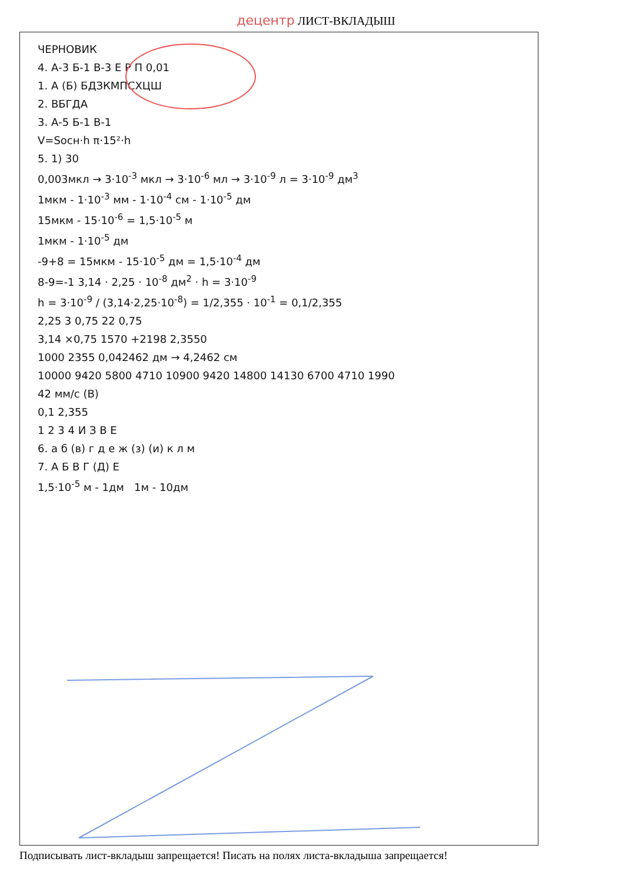децентр ЛИСТ-ВКЛАДЫШ
ЧЕРНОВИК
4. А-3 Б-1 В-3 Е Р П 0,01
1. А (Б) БДЗКМПСХЦШ
2. ВБГДА
3. А-5 Б-1 В-1
V=Sосн·h π·15²·h
5. 1) 30
0,003мкл → 3·10<sup>-3</sup> мкл → 3·10<sup>-6</sup> мл → 3·10<sup>-9</sup> л = 3·10<sup>-9</sup> дм<sup>3</sup>
1мкм - 1·10<sup>-3</sup> мм - 1·10<sup>-4</sup> см - 1·10<sup>-5</sup> дм
15мкм - 15·10<sup>-6</sup> = 1,5·10<sup>-5</sup> м
1мкм - 1·10<sup>-5</sup> дм
-9+8 = 15мкм - 15·10<sup>-5</sup> дм = 1,5·10<sup>-4</sup> дм
8-9=-1 3,14 · 2,25 · 10<sup>-8</sup> дм<sup>2</sup> · h = 3·10<sup>-9</sup>
h = 3·10<sup>-9</sup> / (3,14·2,25·10<sup>-8</sup>) = 1/2,355 · 10<sup>-1</sup> = 0,1/2,355
2,25 3 0,75 22 0,75
3,14 ×0,75 1570 +2198 2,3550
1000 2355 0,042462 дм → 4,2462 см
10000 9420 5800 4710 10900 9420 14800 14130 6700 4710 1990
42 мм/с (В)
0,1 2,355
1 2 3 4 И З В Е
6. а б (в) г д е ж (з) (и) к л м
7. А Б В Г (Д) Е
1,5·10<sup>-5</sup> м - 1дм 1м - 10дм
Подписывать лист-вкладыш запрещается! Писать на полях листа-вкладыша запрещается!